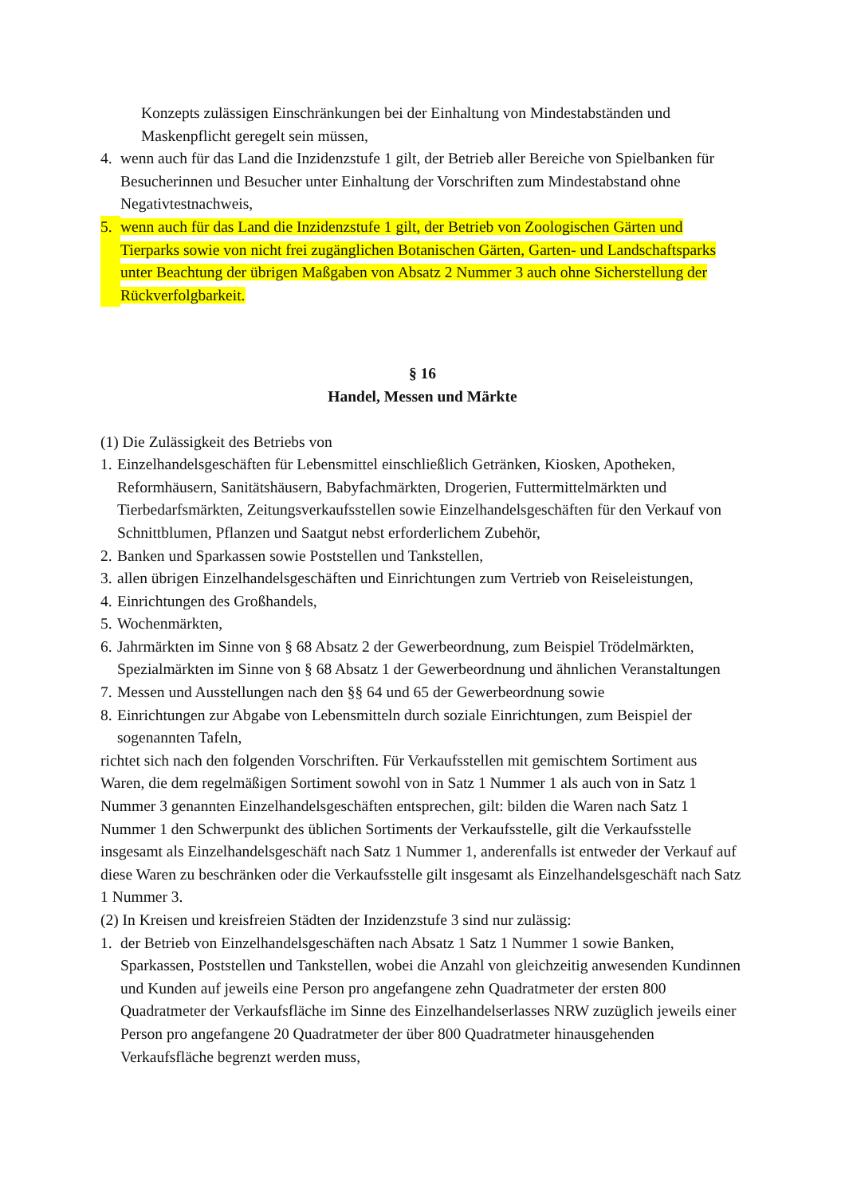Konzepts zulässigen Einschränkungen bei der Einhaltung von Mindestabständen und Maskenpflicht geregelt sein müssen,
4. wenn auch für das Land die Inzidenzstufe 1 gilt, der Betrieb aller Bereiche von Spielbanken für Besucherinnen und Besucher unter Einhaltung der Vorschriften zum Mindestabstand ohne Negativtestnachweis,
5. wenn auch für das Land die Inzidenzstufe 1 gilt, der Betrieb von Zoologischen Gärten und Tierparks sowie von nicht frei zugänglichen Botanischen Gärten, Garten- und Landschaftsparks unter Beachtung der übrigen Maßgaben von Absatz 2 Nummer 3 auch ohne Sicherstellung der Rückverfolgbarkeit.
§ 16
Handel, Messen und Märkte
(1) Die Zulässigkeit des Betriebs von
1. Einzelhandelsgeschäften für Lebensmittel einschließlich Getränken, Kiosken, Apotheken, Reformhäusern, Sanitätshäusern, Babyfachmärkten, Drogerien, Futtermittelmärkten und Tierbedarfsmärkten, Zeitungsverkaufsstellen sowie Einzelhandelsgeschäften für den Verkauf von Schnittblumen, Pflanzen und Saatgut nebst erforderlichem Zubehör,
2. Banken und Sparkassen sowie Poststellen und Tankstellen,
3. allen übrigen Einzelhandelsgeschäften und Einrichtungen zum Vertrieb von Reiseleistungen,
4. Einrichtungen des Großhandels,
5. Wochenmärkten,
6. Jahrmärkten im Sinne von § 68 Absatz 2 der Gewerbeordnung, zum Beispiel Trödelmärkten, Spezialmärkten im Sinne von § 68 Absatz 1 der Gewerbeordnung und ähnlichen Veranstaltungen
7. Messen und Ausstellungen nach den §§ 64 und 65 der Gewerbeordnung sowie
8. Einrichtungen zur Abgabe von Lebensmitteln durch soziale Einrichtungen, zum Beispiel der sogenannten Tafeln,
richtet sich nach den folgenden Vorschriften. Für Verkaufsstellen mit gemischtem Sortiment aus Waren, die dem regelmäßigen Sortiment sowohl von in Satz 1 Nummer 1 als auch von in Satz 1 Nummer 3 genannten Einzelhandelsgeschäften entsprechen, gilt: bilden die Waren nach Satz 1 Nummer 1 den Schwerpunkt des üblichen Sortiments der Verkaufsstelle, gilt die Verkaufsstelle insgesamt als Einzelhandelsgeschäft nach Satz 1 Nummer 1, anderenfalls ist entweder der Verkauf auf diese Waren zu beschränken oder die Verkaufsstelle gilt insgesamt als Einzelhandelsgeschäft nach Satz 1 Nummer 3.
(2) In Kreisen und kreisfreien Städten der Inzidenzstufe 3 sind nur zulässig:
1. der Betrieb von Einzelhandelsgeschäften nach Absatz 1 Satz 1 Nummer 1 sowie Banken, Sparkassen, Poststellen und Tankstellen, wobei die Anzahl von gleichzeitig anwesenden Kundinnen und Kunden auf jeweils eine Person pro angefangene zehn Quadratmeter der ersten 800 Quadratmeter der Verkaufsfläche im Sinne des Einzelhandelserlasses NRW zuzüglich jeweils einer Person pro angefangene 20 Quadratmeter der über 800 Quadratmeter hinausgehenden Verkaufsfläche begrenzt werden muss,